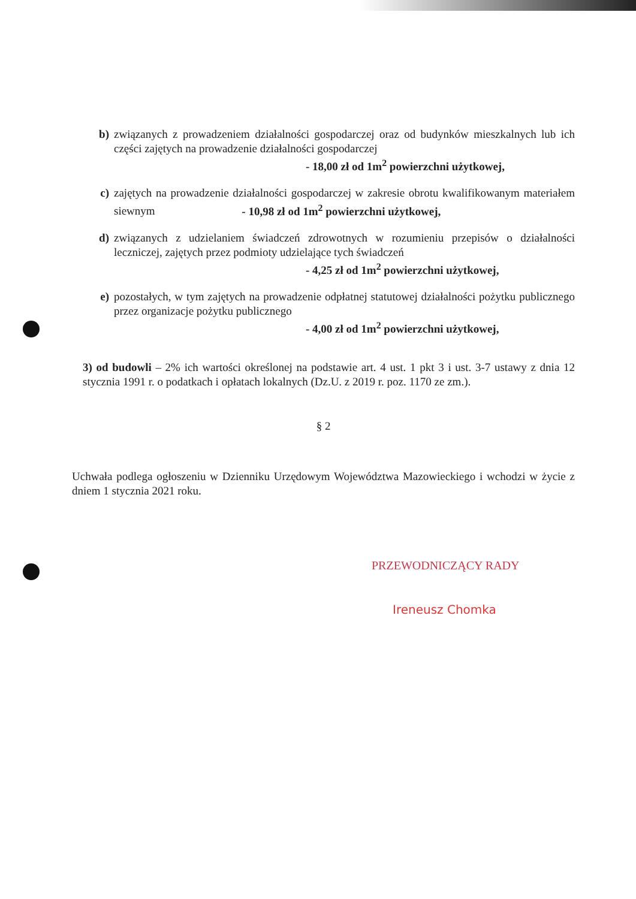b) związanych z prowadzeniem działalności gospodarczej oraz od budynków mieszkalnych lub ich części zajętych na prowadzenie działalności gospodarczej
- 18,00 zł od 1m<sup>2</sup> powierzchni użytkowej,
c) zajętych na prowadzenie działalności gospodarczej w zakresie obrotu kwalifikowanym materiałem siewnym - 10,98 zł od 1m<sup>2</sup> powierzchni użytkowej,
d) związanych z udzielaniem świadczeń zdrowotnych w rozumieniu przepisów o działalności leczniczej, zajętych przez podmioty udzielające tych świadczeń
- 4,25 zł od 1m<sup>2</sup> powierzchni użytkowej,
e) pozostałych, w tym zajętych na prowadzenie odpłatnej statutowej działalności pożytku publicznego przez organizacje pożytku publicznego
- 4,00 zł od 1m<sup>2</sup> powierzchni użytkowej,
3) od budowli – 2% ich wartości określonej na podstawie art. 4 ust. 1 pkt 3 i ust. 3-7 ustawy z dnia 12 stycznia 1991 r. o podatkach i opłatach lokalnych (Dz.U. z 2019 r. poz. 1170 ze zm.).
§ 2
Uchwała podlega ogłoszeniu w Dzienniku Urzędowym Województwa Mazowieckiego i wchodzi w życie z dniem 1 stycznia 2021 roku.
PRZEWODNICZĄCY RADY
Ireneusz Chomka